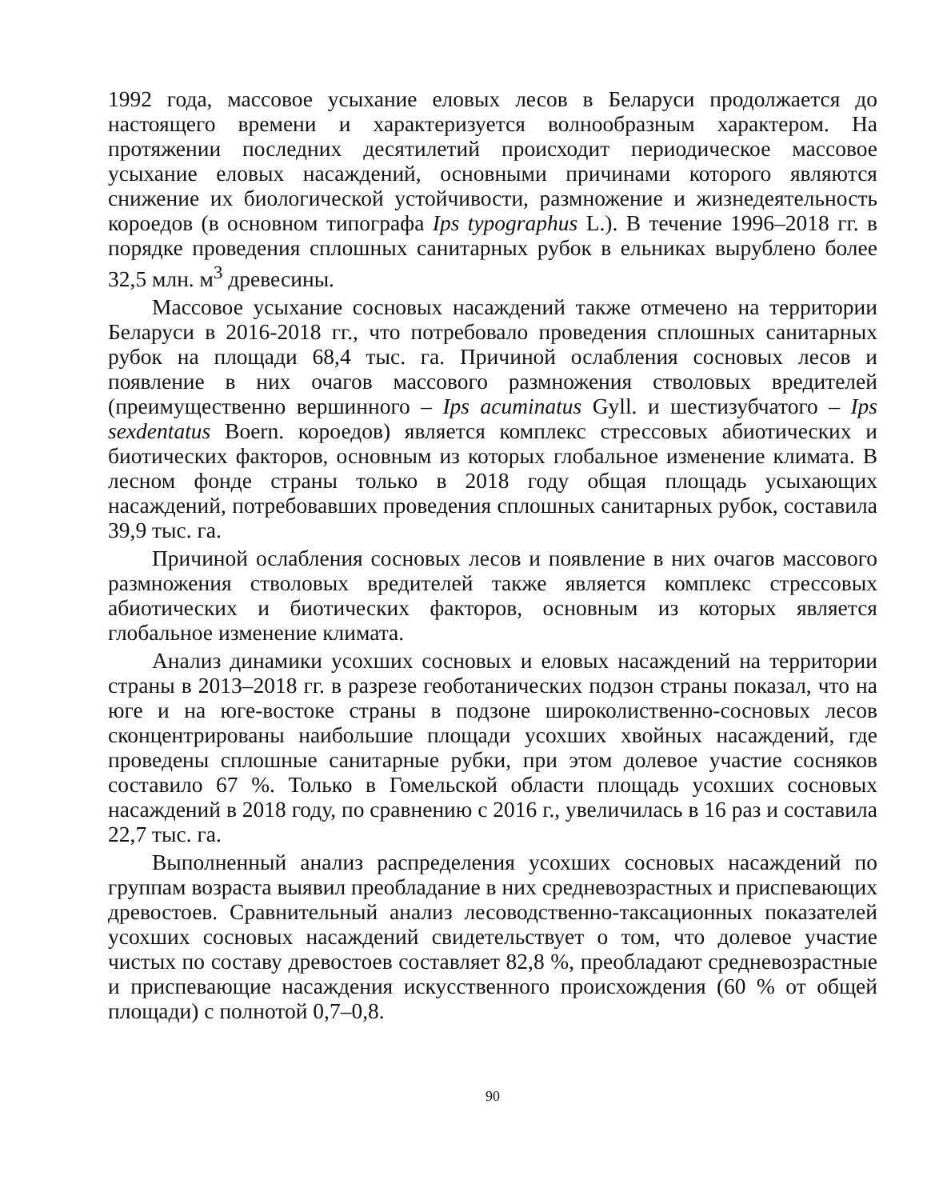1992 года, массовое усыхание еловых лесов в Беларуси продолжается до настоящего времени и характеризуется волнообразным характером. На протяжении последних десятилетий происходит периодическое массовое усыхание еловых насаждений, основными причинами которого являются снижение их биологической устойчивости, размножение и жизнедеятельность короедов (в основном типографа Ips typographus L.). В течение 1996–2018 гг. в порядке проведения сплошных санитарных рубок в ельниках вырублено более 32,5 млн. м<sup>3</sup> древесины.
Массовое усыхание сосновых насаждений также отмечено на территории Беларуси в 2016-2018 гг., что потребовало проведения сплошных санитарных рубок на площади 68,4 тыс. га. Причиной ослабления сосновых лесов и появление в них очагов массового размножения стволовых вредителей (преимущественно вершинного – Ips acuminatus Gyll. и шестизубчатого – Ips sexdentatus Boern. короедов) является комплекс стрессовых абиотических и биотических факторов, основным из которых глобальное изменение климата. В лесном фонде страны только в 2018 году общая площадь усыхающих насаждений, потребовавших проведения сплошных санитарных рубок, составила 39,9 тыс. га.
Причиной ослабления сосновых лесов и появление в них очагов массового размножения стволовых вредителей также является комплекс стрессовых абиотических и биотических факторов, основным из которых является глобальное изменение климата.
Анализ динамики усохших сосновых и еловых насаждений на территории страны в 2013–2018 гг. в разрезе геоботанических подзон страны показал, что на юге и на юге-востоке страны в подзоне широколиственно-сосновых лесов сконцентрированы наибольшие площади усохших хвойных насаждений, где проведены сплошные санитарные рубки, при этом долевое участие сосняков составило 67 %. Только в Гомельской области площадь усохших сосновых насаждений в 2018 году, по сравнению с 2016 г., увеличилась в 16 раз и составила 22,7 тыс. га.
Выполненный анализ распределения усохших сосновых насаждений по группам возраста выявил преобладание в них средневозрастных и приспевающих древостоев. Сравнительный анализ лесоводственно-таксационных показателей усохших сосновых насаждений свидетельствует о том, что долевое участие чистых по составу древостоев составляет 82,8 %, преобладают средневозрастные и приспевающие насаждения искусственного происхождения (60 % от общей площади) с полнотой 0,7–0,8.
90